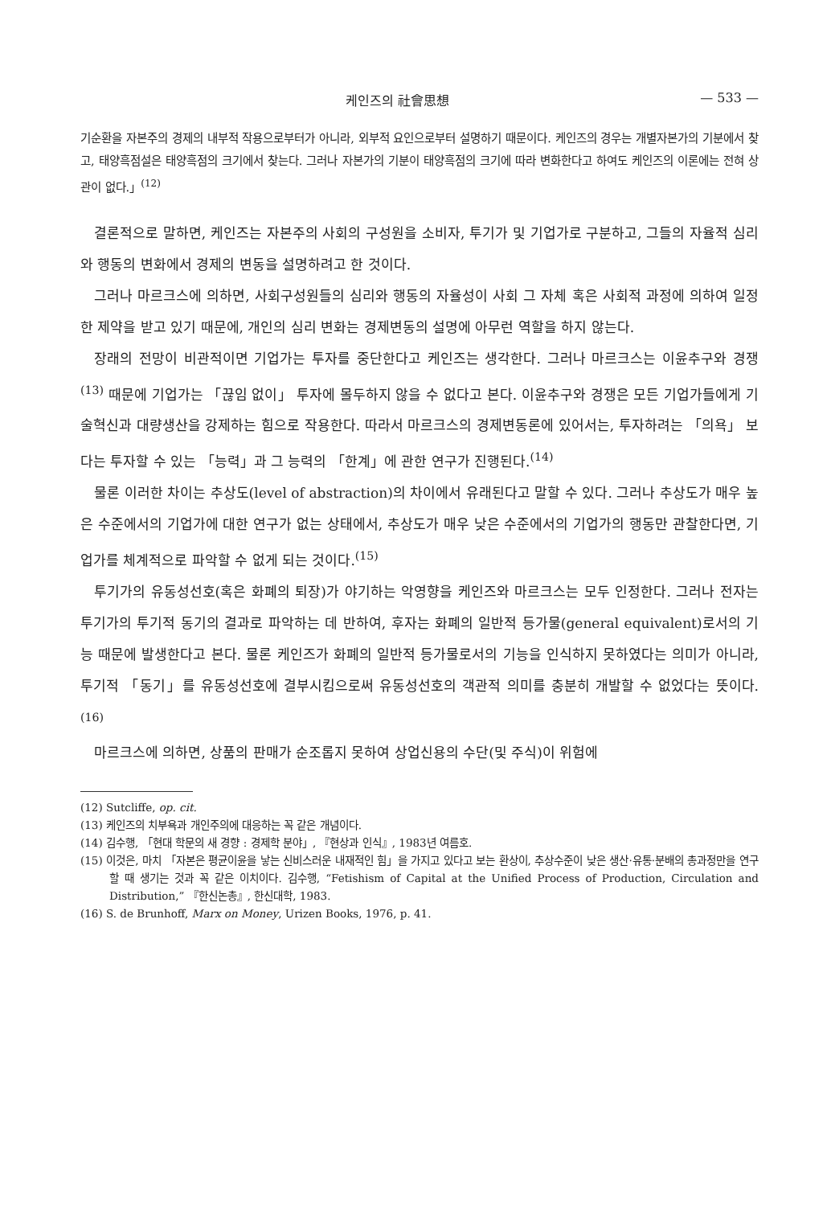케인즈의 社會思想 — 533 —
기순환을 자본주의 경제의 내부적 작용으로부터가 아니라, 외부적 요인으로부터 설명하기 때문이다. 케인즈의 경우는 개별자본가의 기분에서 찾고, 태양흑점설은 태양흑점의 크기에서 찾는다. 그러나 자본가의 기분이 태양흑점의 크기에 따라 변화한다고 하여도 케인즈의 이론에는 전혀 상관이 없다.」<sup>(12)</sup>
결론적으로 말하면, 케인즈는 자본주의 사회의 구성원을 소비자, 투기가 및 기업가로 구분하고, 그들의 자율적 심리와 행동의 변화에서 경제의 변동을 설명하려고 한 것이다.
그러나 마르크스에 의하면, 사회구성원들의 심리와 행동의 자율성이 사회 그 자체 혹은 사회적 과정에 의하여 일정한 제약을 받고 있기 때문에, 개인의 심리 변화는 경제변동의 설명에 아무런 역할을 하지 않는다.
장래의 전망이 비관적이면 기업가는 투자를 중단한다고 케인즈는 생각한다. 그러나 마르크스는 이윤추구와 경쟁<sup>(13)</sup> 때문에 기업가는 「끊임 없이」 투자에 몰두하지 않을 수 없다고 본다. 이윤추구와 경쟁은 모든 기업가들에게 기술혁신과 대량생산을 강제하는 힘으로 작용한다. 따라서 마르크스의 경제변동론에 있어서는, 투자하려는 「의욕」 보다는 투자할 수 있는 「능력」과 그 능력의 「한계」에 관한 연구가 진행된다.<sup>(14)</sup>
물론 이러한 차이는 추상도(level of abstraction)의 차이에서 유래된다고 말할 수 있다. 그러나 추상도가 매우 높은 수준에서의 기업가에 대한 연구가 없는 상태에서, 추상도가 매우 낮은 수준에서의 기업가의 행동만 관찰한다면, 기업가를 체계적으로 파악할 수 없게 되는 것이다.<sup>(15)</sup>
투기가의 유동성선호(혹은 화폐의 퇴장)가 야기하는 악영향을 케인즈와 마르크스는 모두 인정한다. 그러나 전자는 투기가의 투기적 동기의 결과로 파악하는 데 반하여, 후자는 화폐의 일반적 등가물(general equivalent)로서의 기능 때문에 발생한다고 본다. 물론 케인즈가 화폐의 일반적 등가물로서의 기능을 인식하지 못하였다는 의미가 아니라, 투기적 「동기」를 유동성선호에 결부시킴으로써 유동성선호의 객관적 의미를 충분히 개발할 수 없었다는 뜻이다.<sup>(16)</sup>
마르크스에 의하면, 상품의 판매가 순조롭지 못하여 상업신용의 수단(및 주식)이 위험에
(12) Sutcliffe, op. cit.
(13) 케인즈의 치부욕과 개인주의에 대응하는 꼭 같은 개념이다.
(14) 김수행, 「현대 학문의 새 경향 : 경제학 분야」, 『현상과 인식』, 1983년 여름호.
(15) 이것은, 마치 「자본은 평균이윤을 낳는 신비스러운 내재적인 힘」을 가지고 있다고 보는 환상이, 추상수준이 낮은 생산·유통·분배의 총과정만을 연구할 때 생기는 것과 꼭 같은 이치이다. 김수행, “Fetishism of Capital at the Unified Process of Production, Circulation and Distribution,” 『한신논총』, 한신대학, 1983.
(16) S. de Brunhoff, Marx on Money, Urizen Books, 1976, p. 41.